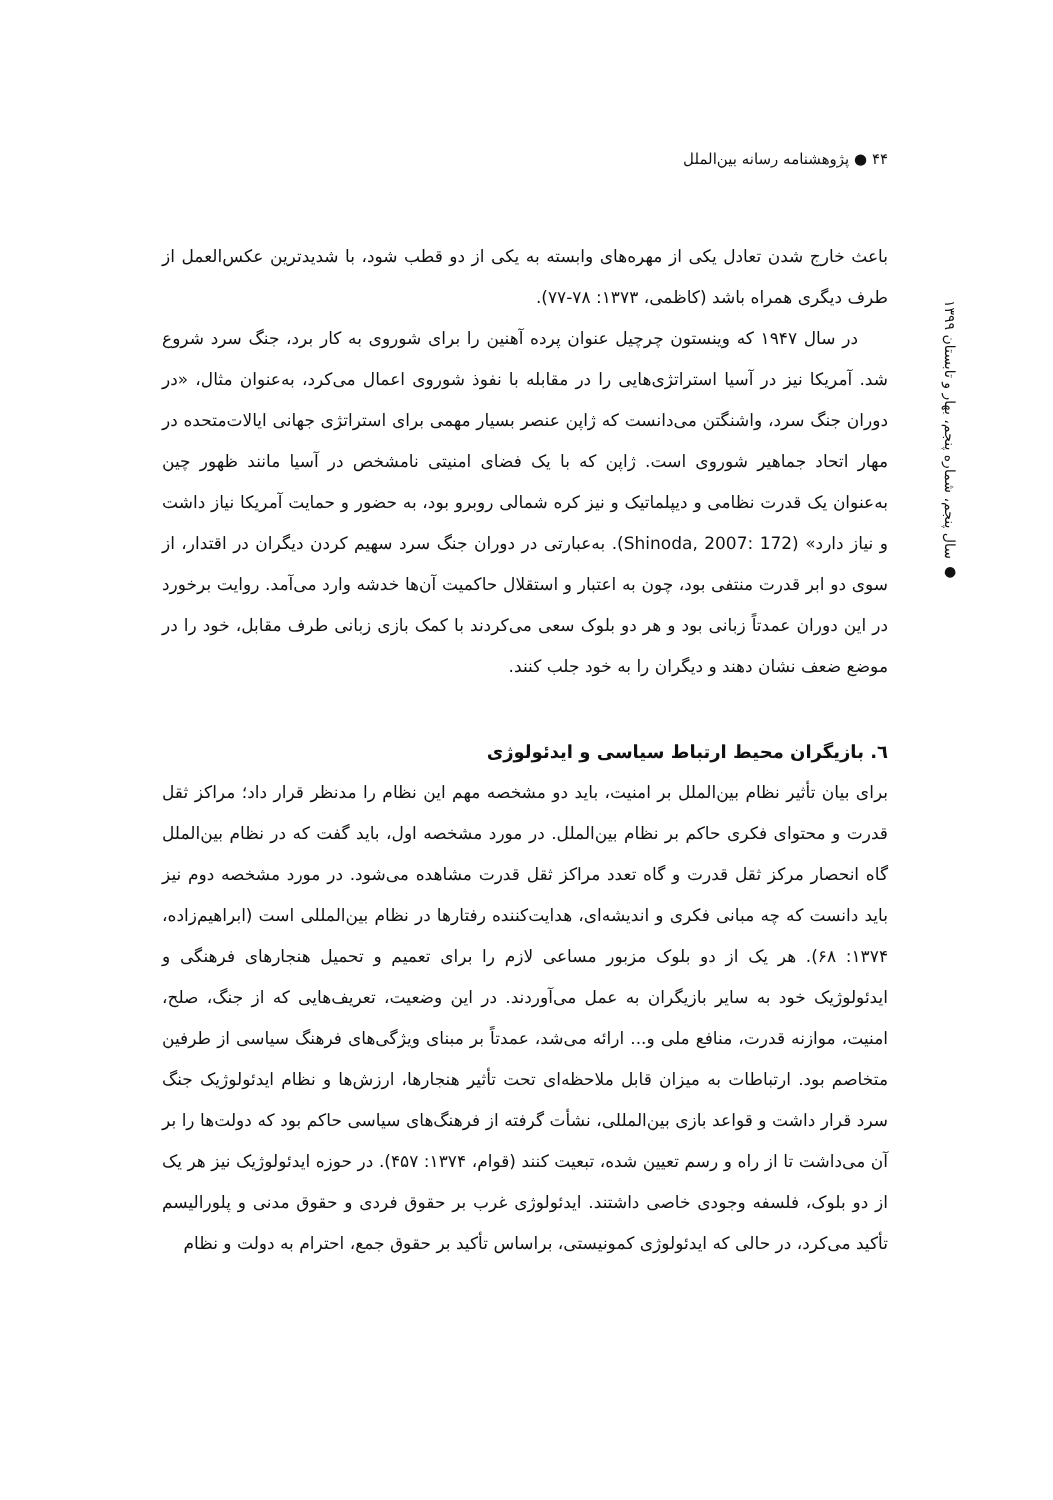۴۴ ● پژوهشنامه رسانه بین‌الملل
● سال پنجم، شماره پنجم، بهار و تابستان ۱۳۹۹
باعث خارج شدن تعادل یکی از مهره‌های وابسته به یکی از دو قطب شود، با شدیدترین عکس‌العمل از طرف دیگری همراه باشد (کاظمی، ۱۳۷۳: ۷۸-۷۷).
در سال ۱۹۴۷ که وینستون چرچیل عنوان پرده آهنین را برای شوروی به کار برد، جنگ سرد شروع شد. آمریکا نیز در آسیا استراتژی‌هایی را در مقابله با نفوذ شوروی اعمال می‌کرد، به‌عنوان مثال، «در دوران جنگ سرد، واشنگتن می‌دانست که ژاپن عنصر بسیار مهمی برای استراتژی جهانی ایالات‌متحده در مهار اتحاد جماهیر شوروی است. ژاپن که با یک فضای امنیتی نامشخص در آسیا مانند ظهور چین به‌عنوان یک قدرت نظامی و دیپلماتیک و نیز کره شمالی روبرو بود، به حضور و حمایت آمریکا نیاز داشت و نیاز دارد» (Shinoda, 2007: 172). به‌عبارتی در دوران جنگ سرد سهیم کردن دیگران در اقتدار، از سوی دو ابر قدرت منتفی بود، چون به اعتبار و استقلال حاکمیت آن‌ها خدشه وارد می‌آمد. روایت برخورد در این دوران عمدتاً زبانی بود و هر دو بلوک سعی می‌کردند با کمک بازی زبانی طرف مقابل، خود را در موضع ضعف نشان دهند و دیگران را به خود جلب کنند.
٦. بازیگران محیط ارتباط سیاسی و ایدئولوژی
برای بیان تأثیر نظام بین‌الملل بر امنیت، باید دو مشخصه مهم این نظام را مدنظر قرار داد؛ مراکز ثقل قدرت و محتوای فکری حاکم بر نظام بین‌الملل. در مورد مشخصه اول، باید گفت که در نظام بین‌الملل گاه انحصار مرکز ثقل قدرت و گاه تعدد مراکز ثقل قدرت مشاهده می‌شود. در مورد مشخصه دوم نیز باید دانست که چه مبانی فکری و اندیشه‌ای، هدایت‌کننده رفتارها در نظام بین‌المللی است (ابراهیم‌زاده، ۱۳۷۴: ۶۸). هر یک از دو بلوک مزبور مساعی لازم را برای تعمیم و تحمیل هنجارهای فرهنگی و ایدئولوژیک خود به سایر بازیگران به عمل می‌آوردند. در این وضعیت، تعریف‌هایی که از جنگ، صلح، امنیت، موازنه قدرت، منافع ملی و... ارائه می‌شد، عمدتاً بر مبنای ویژگی‌های فرهنگ سیاسی از طرفین متخاصم بود. ارتباطات به میزان قابل ملاحظه‌ای تحت تأثیر هنجارها، ارزش‌ها و نظام ایدئولوژیک جنگ سرد قرار داشت و قواعد بازی بین‌المللی، نشأت گرفته از فرهنگ‌های سیاسی حاکم بود که دولت‌ها را بر آن می‌داشت تا از راه و رسم تعیین شده، تبعیت کنند (قوام، ۱۳۷۴: ۴۵۷). در حوزه ایدئولوژیک نیز هر یک از دو بلوک، فلسفه وجودی خاصی داشتند. ایدئولوژی غرب بر حقوق فردی و حقوق مدنی و پلورالیسم تأکید می‌کرد، در حالی که ایدئولوژی کمونیستی، براساس تأکید بر حقوق جمع، احترام به دولت و نظام